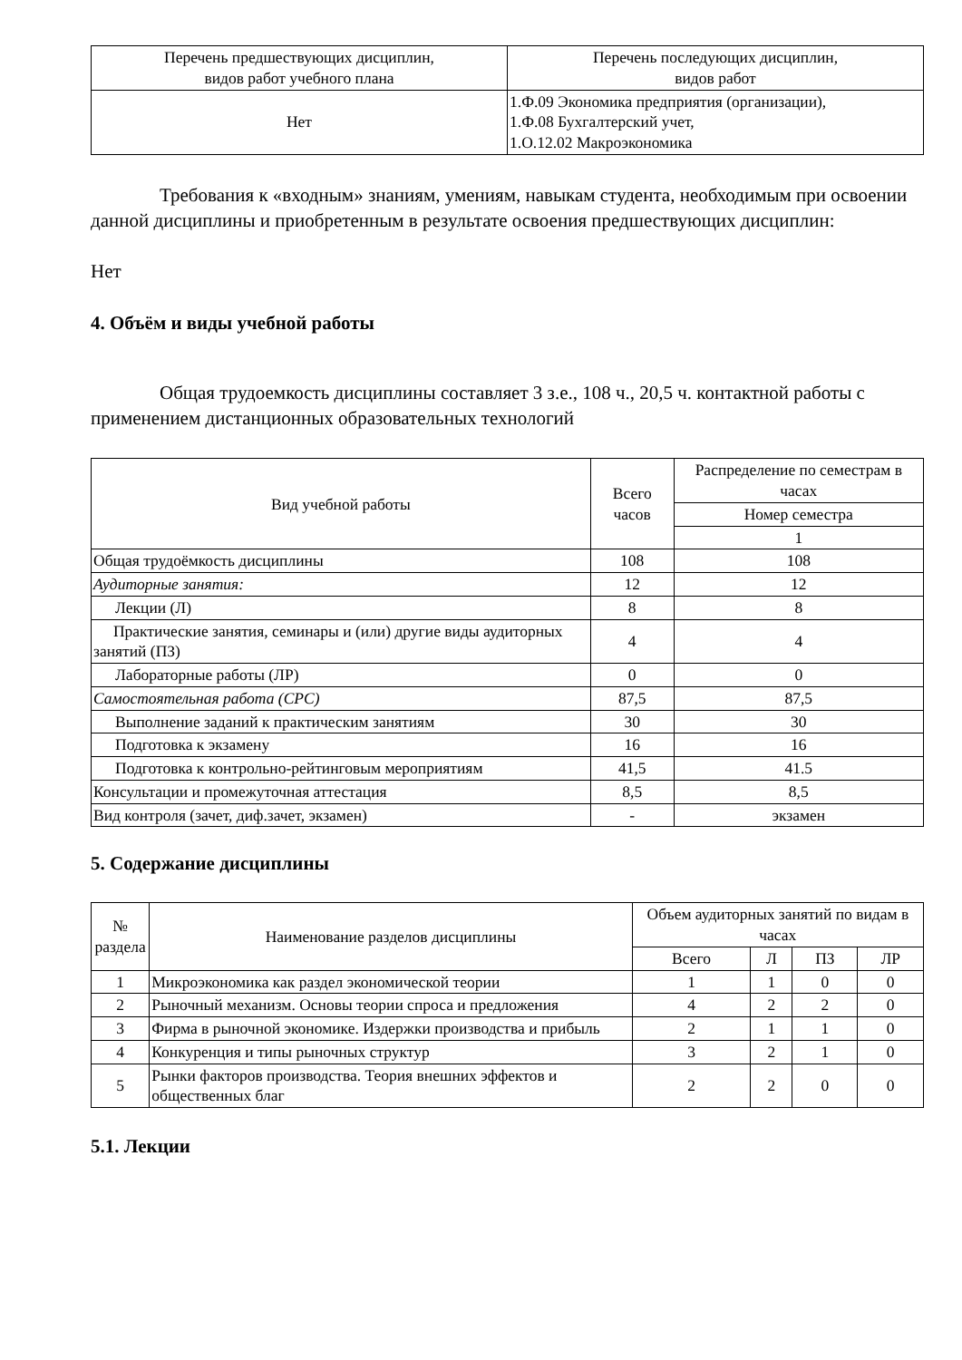| Перечень предшествующих дисциплин, видов работ учебного плана | Перечень последующих дисциплин, видов работ |
| --- | --- |
| Нет | 1.Ф.09 Экономика предприятия (организации), 1.Ф.08 Бухгалтерский учет, 1.О.12.02 Макроэкономика |
Требования к «входным» знаниям, умениям, навыкам студента, необходимым при освоении данной дисциплины и приобретенным в результате освоения предшествующих дисциплин:
Нет
4. Объём и виды учебной работы
Общая трудоемкость дисциплины составляет 3 з.е., 108 ч., 20,5 ч. контактной работы с применением дистанционных образовательных технологий
| Вид учебной работы | Всего часов | Распределение по семестрам в часах |
| --- | --- | --- |
| | | Номер семестра |
| | | 1 |
| Общая трудоёмкость дисциплины | 108 | 108 |
| Аудиторные занятия: | 12 | 12 |
| Лекции (Л) | 8 | 8 |
| Практические занятия, семинары и (или) другие виды аудиторных занятий (ПЗ) | 4 | 4 |
| Лабораторные работы (ЛР) | 0 | 0 |
| Самостоятельная работа (СРС) | 87,5 | 87,5 |
| Выполнение заданий к практическим занятиям | 30 | 30 |
| Подготовка к экзамену | 16 | 16 |
| Подготовка к контрольно-рейтинговым мероприятиям | 41,5 | 41.5 |
| Консультации и промежуточная аттестация | 8,5 | 8,5 |
| Вид контроля (зачет, диф.зачет, экзамен) | - | экзамен |
5. Содержание дисциплины
| № раздела | Наименование разделов дисциплины | Объем аудиторных занятий по видам в часах | | | |
| --- | --- | --- | --- | --- | --- |
| | | Всего | Л | ПЗ | ЛР |
| 1 | Микроэкономика как раздел экономической теории | 1 | 1 | 0 | 0 |
| 2 | Рыночный механизм. Основы теории спроса и предложения | 4 | 2 | 2 | 0 |
| 3 | Фирма в рыночной экономике. Издержки производства и прибыль | 2 | 1 | 1 | 0 |
| 4 | Конкуренция и типы рыночных структур | 3 | 2 | 1 | 0 |
| 5 | Рынки факторов производства. Теория внешних эффектов и общественных благ | 2 | 2 | 0 | 0 |
5.1. Лекции